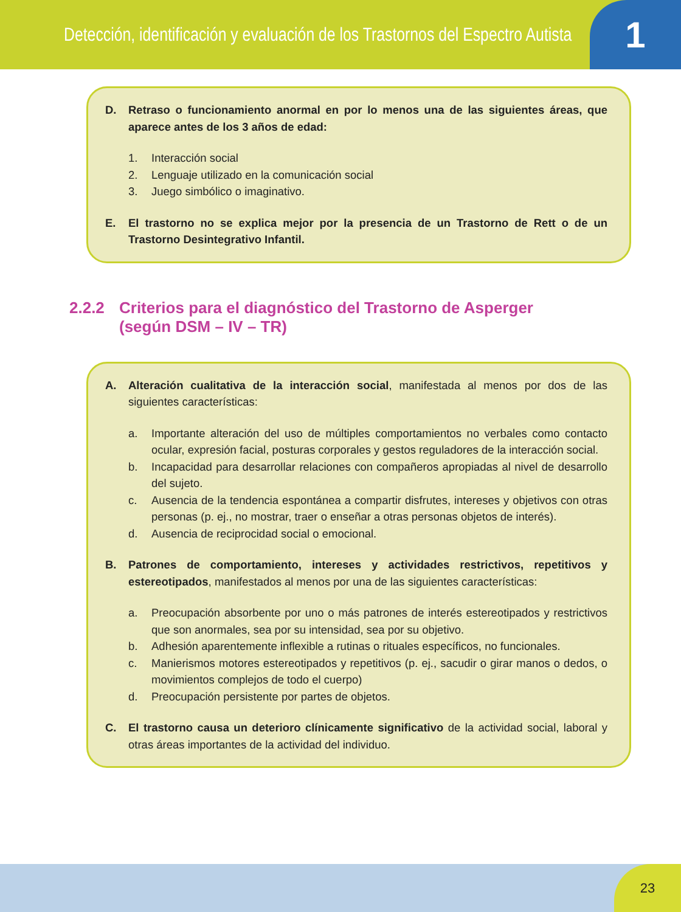Detección, identificación y evaluación de los Trastornos del Espectro Autista
1
D. Retraso o funcionamiento anormal en por lo menos una de las siguientes áreas, que aparece antes de los 3 años de edad:
1. Interacción social
2. Lenguaje utilizado en la comunicación social
3. Juego simbólico o imaginativo.
E. El trastorno no se explica mejor por la presencia de un Trastorno de Rett o de un Trastorno Desintegrativo Infantil.
2.2.2 Criterios para el diagnóstico del Trastorno de Asperger
(según DSM – IV – TR)
A. Alteración cualitativa de la interacción social, manifestada al menos por dos de las siguientes características:
a. Importante alteración del uso de múltiples comportamientos no verbales como contacto ocular, expresión facial, posturas corporales y gestos reguladores de la interacción social.
b. Incapacidad para desarrollar relaciones con compañeros apropiadas al nivel de desarrollo del sujeto.
c. Ausencia de la tendencia espontánea a compartir disfrutes, intereses y objetivos con otras personas (p. ej., no mostrar, traer o enseñar a otras personas objetos de interés).
d. Ausencia de reciprocidad social o emocional.
B. Patrones de comportamiento, intereses y actividades restrictivos, repetitivos y estereotipados, manifestados al menos por una de las siguientes características:
a. Preocupación absorbente por uno o más patrones de interés estereotipados y restrictivos que son anormales, sea por su intensidad, sea por su objetivo.
b. Adhesión aparentemente inflexible a rutinas o rituales específicos, no funcionales.
c. Manierismos motores estereotipados y repetitivos (p. ej., sacudir o girar manos o dedos, o movimientos complejos de todo el cuerpo)
d. Preocupación persistente por partes de objetos.
C. El trastorno causa un deterioro clínicamente significativo de la actividad social, laboral y otras áreas importantes de la actividad del individuo.
23